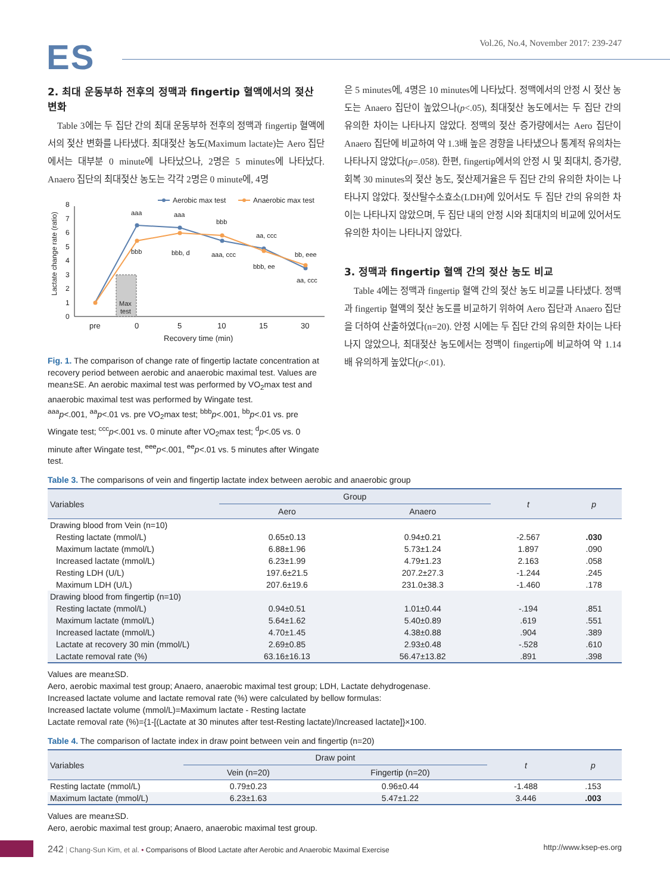ES
Vol.26, No.4, November 2017: 239-247
2. 최대 운동부하 전후의 정맥과 fingertip 혈액에서의 젖산 변화
Table 3에는 두 집단 간의 최대 운동부하 전후의 정맥과 fingertip 혈액에서의 젖산 변화를 나타냈다. 최대젖산 농도(Maximum lactate)는 Aero 집단에서는 대부분 0 minute에 나타났으나, 2명은 5 minutes에 나타났다. Anaero 집단의 최대젖산 농도는 각각 2명은 0 minute에, 4명
Aerobic max test
Anaerobic max test
Lactate change rate (ratio)
0
1
2
3
4
5
6
7
8
Max
test
aaa
aaa
bbb
aa, ccc
bb, eee
bbb
bbb, d
aaa, ccc
bbb, ee
aa, ccc
pre
0
5
10
15
30
Recovery time (min)
Fig. 1. The comparison of change rate of fingertip lactate concentration at recovery period between aerobic and anaerobic maximal test. Values are mean±SE. An aerobic maximal test was performed by VO<sub>2</sub>max test and anaerobic maximal test was performed by Wingate test.
<sup>aaa</sup>p<.001, <sup>aa</sup>p<.01 vs. pre VO<sub>2</sub>max test; <sup>bbb</sup>p<.001, <sup>bb</sup>p<.01 vs. pre Wingate test; <sup>ccc</sup>p<.001 vs. 0 minute after VO<sub>2</sub>max test; <sup>d</sup>p<.05 vs. 0 minute after Wingate test, <sup>eee</sup>p<.001, <sup>ee</sup>p<.01 vs. 5 minutes after Wingate test.
은 5 minutes에, 4명은 10 minutes에 나타났다. 정맥에서의 안정 시 젖산 농도는 Anaero 집단이 높았으나(p<.05), 최대젖산 농도에서는 두 집단 간의 유의한 차이는 나타나지 않았다. 정맥의 젖산 증가량에서는 Aero 집단이 Anaero 집단에 비교하여 약 1.3배 높은 경향을 나타냈으나 통계적 유의차는 나타나지 않았다(p=.058). 한편, fingertip에서의 안정 시 및 최대치, 증가량, 회복 30 minutes의 젖산 농도, 젖산제거율은 두 집단 간의 유의한 차이는 나타나지 않았다. 젖산탈수소효소(LDH)에 있어서도 두 집단 간의 유의한 차이는 나타나지 않았으며, 두 집단 내의 안정 시와 최대치의 비교에 있어서도 유의한 차이는 나타나지 않았다.
3. 정맥과 fingertip 혈액 간의 젖산 농도 비교
Table 4에는 정맥과 fingertip 혈액 간의 젖산 농도 비교를 나타냈다. 정맥과 fingertip 혈액의 젖산 농도를 비교하기 위하여 Aero 집단과 Anaero 집단을 더하여 산출하였다(n=20). 안정 시에는 두 집단 간의 유의한 차이는 나타나지 않았으나, 최대젖산 농도에서는 정맥이 fingertip에 비교하여 약 1.14배 유의하게 높았다(p<.01).
Table 3. The comparisons of vein and fingertip lactate index between aerobic and anaerobic group
| Variables | Group | | t | p |
| --- | --- | --- | --- | --- |
| | Aero | Anaero | | |
| Drawing blood from Vein (n=10) | | | | |
| Resting lactate (mmol/L) | 0.65±0.13 | 0.94±0.21 | -2.567 | .030 |
| Maximum lactate (mmol/L) | 6.88±1.96 | 5.73±1.24 | 1.897 | .090 |
| Increased lactate (mmol/L) | 6.23±1.99 | 4.79±1.23 | 2.163 | .058 |
| Resting LDH (U/L) | 197.6±21.5 | 207.2±27.3 | -1.244 | .245 |
| Maximum LDH (U/L) | 207.6±19.6 | 231.0±38.3 | -1.460 | .178 |
| Drawing blood from fingertip (n=10) | | | | |
| Resting lactate (mmol/L) | 0.94±0.51 | 1.01±0.44 | -.194 | .851 |
| Maximum lactate (mmol/L) | 5.64±1.62 | 5.40±0.89 | .619 | .551 |
| Increased lactate (mmol/L) | 4.70±1.45 | 4.38±0.88 | .904 | .389 |
| Lactate at recovery 30 min (mmol/L) | 2.69±0.85 | 2.93±0.48 | -.528 | .610 |
| Lactate removal rate (%) | 63.16±16.13 | 56.47±13.82 | .891 | .398 |
Values are mean±SD.
Aero, aerobic maximal test group; Anaero, anaerobic maximal test group; LDH, Lactate dehydrogenase.
Increased lactate volume and lactate removal rate (%) were calculated by bellow formulas:
Increased lactate volume (mmol/L)=Maximum lactate - Resting lactate
Lactate removal rate (%)={1-[(Lactate at 30 minutes after test-Resting lactate)/Increased lactate]}×100.
Table 4. The comparison of lactate index in draw point between vein and fingertip (n=20)
| Variables | Draw point | | t | p |
| --- | --- | --- | --- | --- |
| | Vein (n=20) | Fingertip (n=20) | | |
| Resting lactate (mmol/L) | 0.79±0.23 | 0.96±0.44 | -1.488 | .153 |
| Maximum lactate (mmol/L) | 6.23±1.63 | 5.47±1.22 | 3.446 | .003 |
Values are mean±SD.
Aero, aerobic maximal test group; Anaero, anaerobic maximal test group.
242 | Chang-Sun Kim, et al. • Comparisons of Blood Lactate after Aerobic and Anaerobic Maximal Exercise
http://www.ksep-es.org